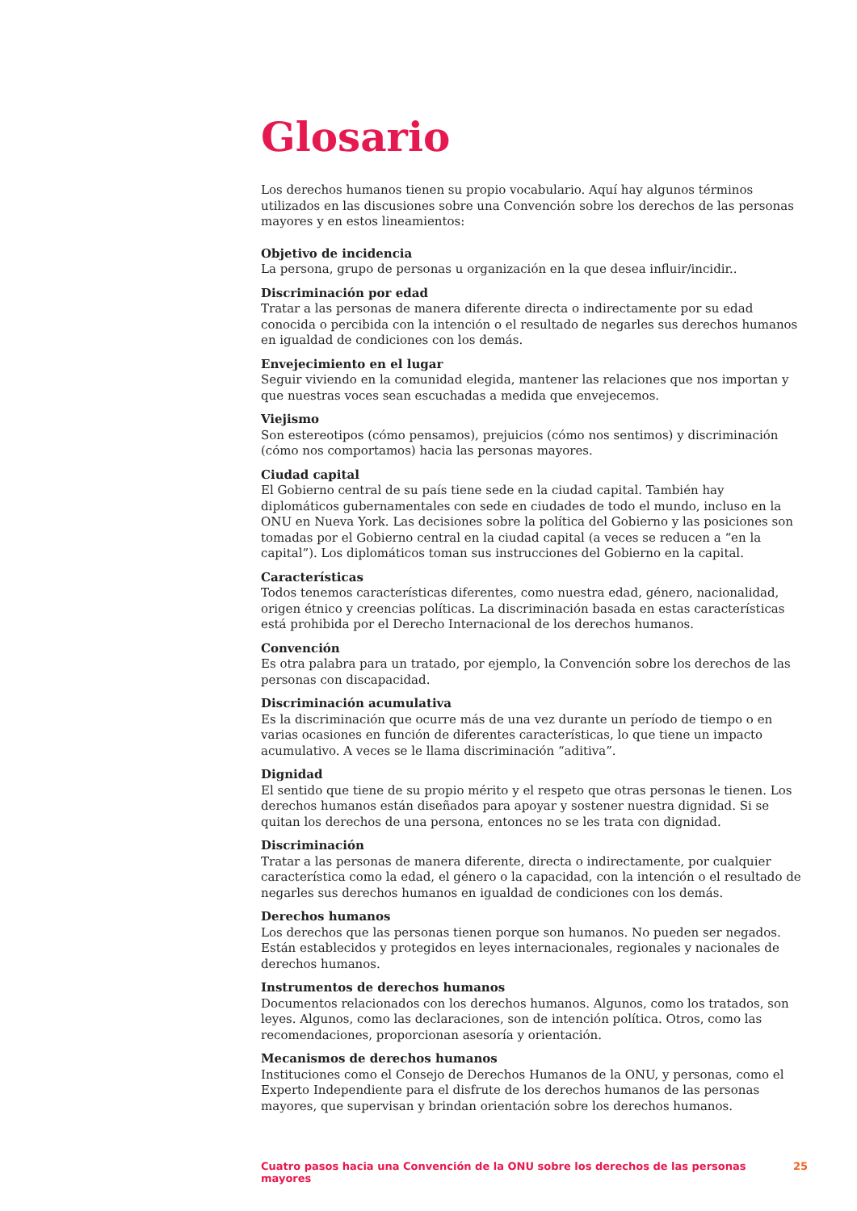Glosario
Los derechos humanos tienen su propio vocabulario. Aquí hay algunos términos utilizados en las discusiones sobre una Convención sobre los derechos de las personas mayores y en estos lineamientos:
Objetivo de incidencia
La persona, grupo de personas u organización en la que desea influir/incidir..
Discriminación por edad
Tratar a las personas de manera diferente directa o indirectamente por su edad conocida o percibida con la intención o el resultado de negarles sus derechos humanos en igualdad de condiciones con los demás.
Envejecimiento en el lugar
Seguir viviendo en la comunidad elegida, mantener las relaciones que nos importan y que nuestras voces sean escuchadas a medida que envejecemos.
Viejismo
Son estereotipos (cómo pensamos), prejuicios (cómo nos sentimos) y discriminación (cómo nos comportamos) hacia las personas mayores.
Ciudad capital
El Gobierno central de su país tiene sede en la ciudad capital. También hay diplomáticos gubernamentales con sede en ciudades de todo el mundo, incluso en la ONU en Nueva York. Las decisiones sobre la política del Gobierno y las posiciones son tomadas por el Gobierno central en la ciudad capital (a veces se reducen a “en la capital”). Los diplomáticos toman sus instrucciones del Gobierno en la capital.
Características
Todos tenemos características diferentes, como nuestra edad, género, nacionalidad, origen étnico y creencias políticas. La discriminación basada en estas características está prohibida por el Derecho Internacional de los derechos humanos.
Convención
Es otra palabra para un tratado, por ejemplo, la Convención sobre los derechos de las personas con discapacidad.
Discriminación acumulativa
Es la discriminación que ocurre más de una vez durante un período de tiempo o en varias ocasiones en función de diferentes características, lo que tiene un impacto acumulativo. A veces se le llama discriminación “aditiva”.
Dignidad
El sentido que tiene de su propio mérito y el respeto que otras personas le tienen. Los derechos humanos están diseñados para apoyar y sostener nuestra dignidad. Si se quitan los derechos de una persona, entonces no se les trata con dignidad.
Discriminación
Tratar a las personas de manera diferente, directa o indirectamente, por cualquier característica como la edad, el género o la capacidad, con la intención o el resultado de negarles sus derechos humanos en igualdad de condiciones con los demás.
Derechos humanos
Los derechos que las personas tienen porque son humanos. No pueden ser negados. Están establecidos y protegidos en leyes internacionales, regionales y nacionales de derechos humanos.
Instrumentos de derechos humanos
Documentos relacionados con los derechos humanos. Algunos, como los tratados, son leyes. Algunos, como las declaraciones, son de intención política. Otros, como las recomendaciones, proporcionan asesoría y orientación.
Mecanismos de derechos humanos
Instituciones como el Consejo de Derechos Humanos de la ONU, y personas, como el Experto Independiente para el disfrute de los derechos humanos de las personas mayores, que supervisan y brindan orientación sobre los derechos humanos.
Cuatro pasos hacia una Convención de la ONU sobre los derechos de las personas mayores 25